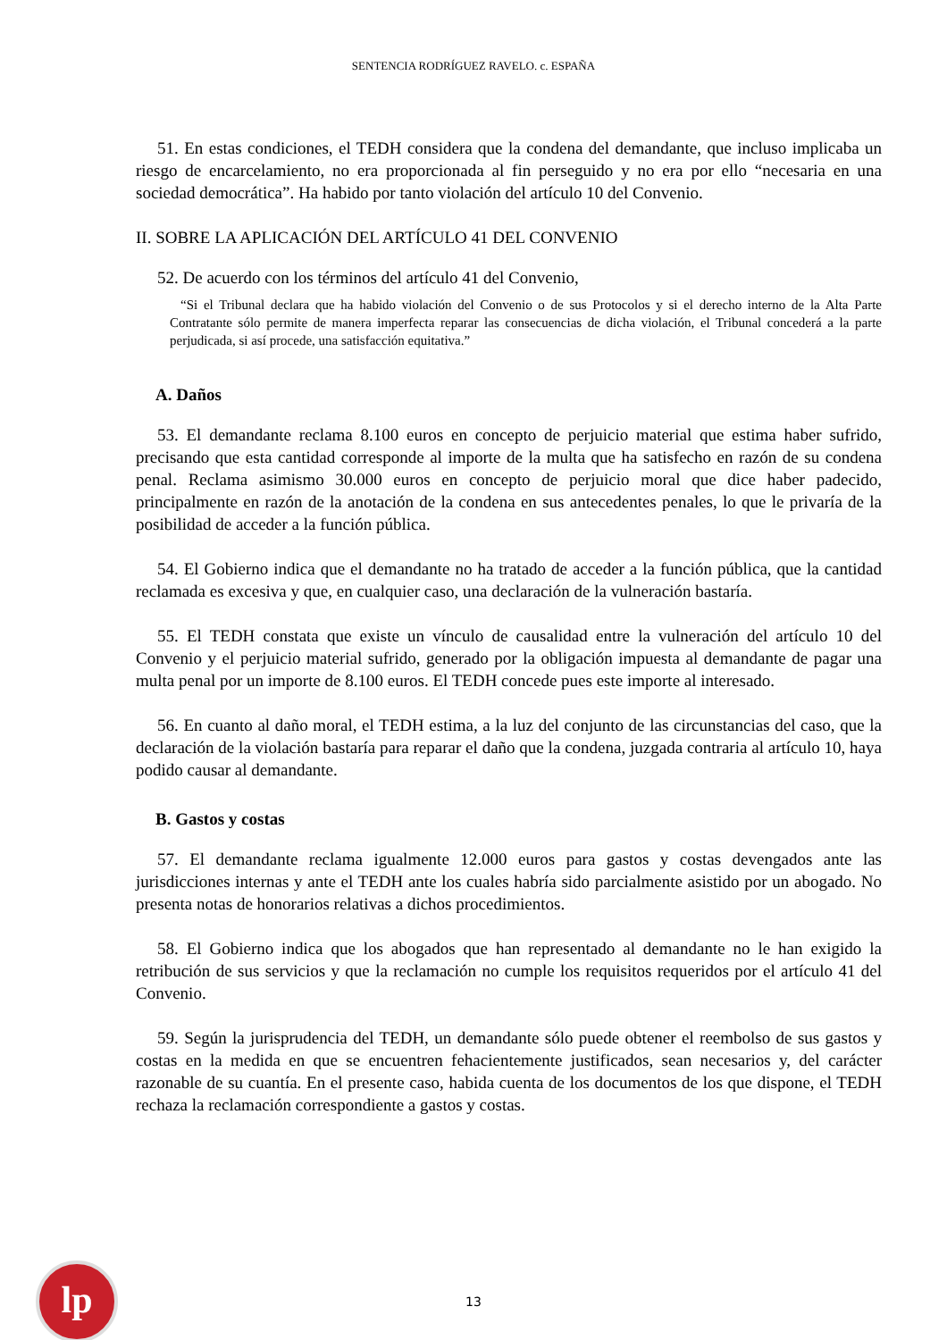SENTENCIA RODRÍGUEZ RAVELO. c. ESPAÑA
51. En estas condiciones, el TEDH considera que la condena del demandante, que incluso implicaba un riesgo de encarcelamiento, no era proporcionada al fin perseguido y no era por ello “necesaria en una sociedad democrática”. Ha habido por tanto violación del artículo 10 del Convenio.
II. SOBRE LA APLICACIÓN DEL ARTÍCULO 41 DEL CONVENIO
52. De acuerdo con los términos del artículo 41 del Convenio,
“Si el Tribunal declara que ha habido violación del Convenio o de sus Protocolos y si el derecho interno de la Alta Parte Contratante sólo permite de manera imperfecta reparar las consecuencias de dicha violación, el Tribunal concederá a la parte perjudicada, si así procede, una satisfacción equitativa.”
A. Daños
53. El demandante reclama 8.100 euros en concepto de perjuicio material que estima haber sufrido, precisando que esta cantidad corresponde al importe de la multa que ha satisfecho en razón de su condena penal. Reclama asimismo 30.000 euros en concepto de perjuicio moral que dice haber padecido, principalmente en razón de la anotación de la condena en sus antecedentes penales, lo que le privaría de la posibilidad de acceder a la función pública.
54. El Gobierno indica que el demandante no ha tratado de acceder a la función pública, que la cantidad reclamada es excesiva y que, en cualquier caso, una declaración de la vulneración bastaría.
55. El TEDH constata que existe un vínculo de causalidad entre la vulneración del artículo 10 del Convenio y el perjuicio material sufrido, generado por la obligación impuesta al demandante de pagar una multa penal por un importe de 8.100 euros. El TEDH concede pues este importe al interesado.
56. En cuanto al daño moral, el TEDH estima, a la luz del conjunto de las circunstancias del caso, que la declaración de la violación bastaría para reparar el daño que la condena, juzgada contraria al artículo 10, haya podido causar al demandante.
B. Gastos y costas
57. El demandante reclama igualmente 12.000 euros para gastos y costas devengados ante las jurisdicciones internas y ante el TEDH ante los cuales habría sido parcialmente asistido por un abogado. No presenta notas de honorarios relativas a dichos procedimientos.
58. El Gobierno indica que los abogados que han representado al demandante no le han exigido la retribución de sus servicios y que la reclamación no cumple los requisitos requeridos por el artículo 41 del Convenio.
59. Según la jurisprudencia del TEDH, un demandante sólo puede obtener el reembolso de sus gastos y costas en la medida en que se encuentren fehacientemente justificados, sean necesarios y, del carácter razonable de su cuantía. En el presente caso, habida cuenta de los documentos de los que dispone, el TEDH rechaza la reclamación correspondiente a gastos y costas.
lp
13